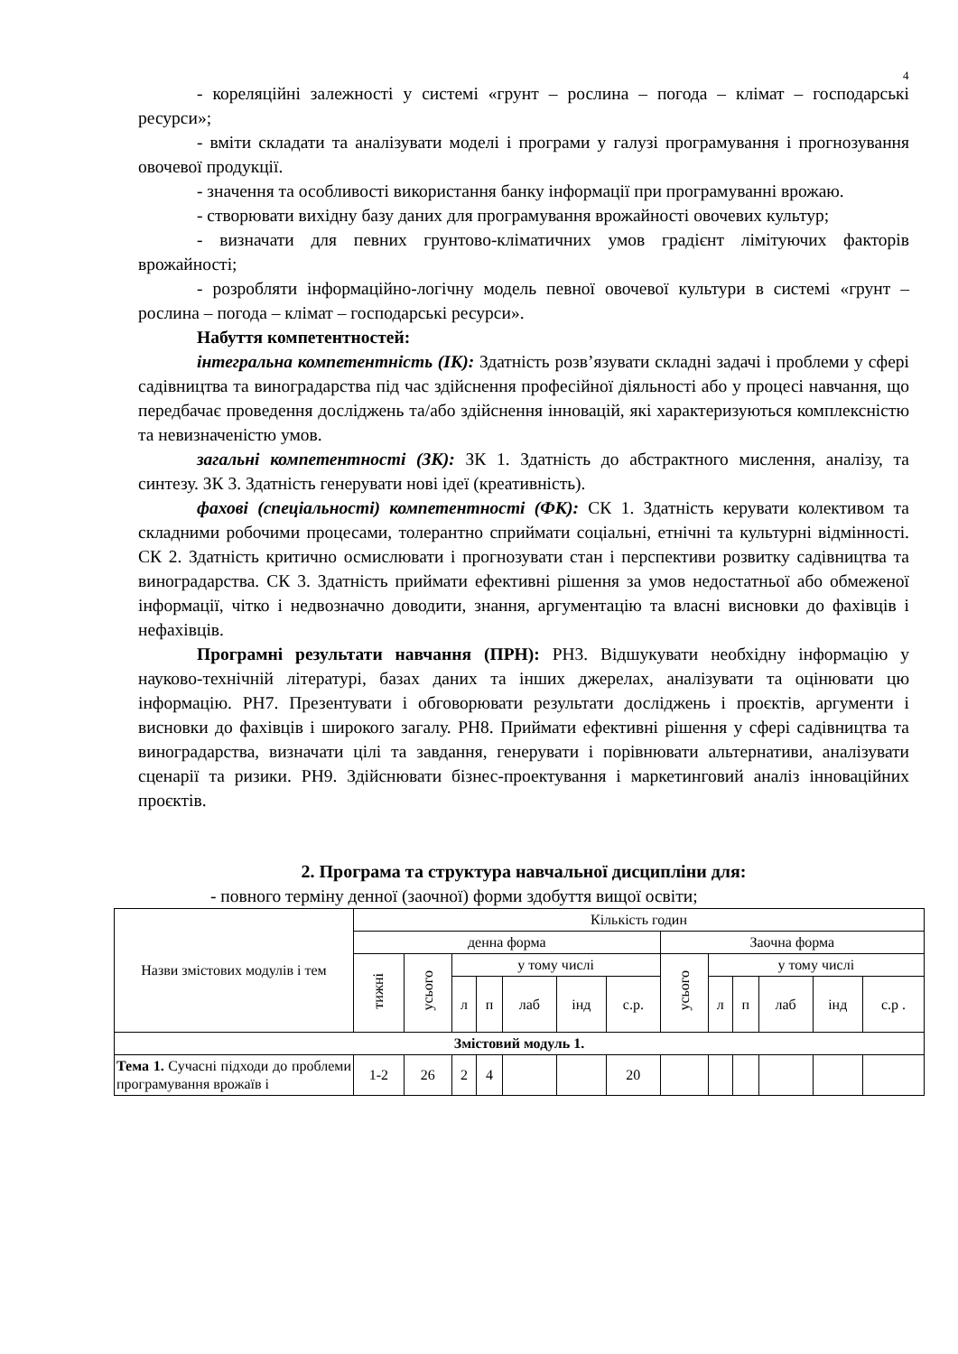4
- кореляційні залежності у системі «грунт – рослина – погода – клімат – господарські ресурси»;
- вміти складати та аналізувати моделі і програми у галузі програмування і прогнозування овочевої продукції.
- значення та особливості використання банку інформації при програмуванні врожаю.
- створювати вихідну базу даних для програмування врожайності овочевих культур;
- визначати для певних грунтово-кліматичних умов градієнт лімітуючих факторів врожайності;
- розробляти інформаційно-логічну модель певної овочевої культури в системі «грунт – рослина – погода – клімат – господарські ресурси».
Набуття компетентностей:
інтегральна компетентність (ІК): Здатність розв’язувати складні задачі і проблеми у сфері садівництва та виноградарства під час здійснення професійної діяльності або у процесі навчання, що передбачає проведення досліджень та/або здійснення інновацій, які характеризуються комплексністю та невизначеністю умов.
загальні компетентності (ЗК): ЗК 1. Здатність до абстрактного мислення, аналізу, та синтезу. ЗК 3. Здатність генерувати нові ідеї (креативність).
фахові (спеціальності) компетентності (ФК): СК 1. Здатність керувати колективом та складними робочими процесами, толерантно сприймати соціальні, етнічні та культурні відмінності. СК 2. Здатність критично осмислювати і прогнозувати стан і перспективи розвитку садівництва та виноградарства. СК 3. Здатність приймати ефективні рішення за умов недостатньої або обмеженої інформації, чітко і недвозначно доводити, знання, аргументацію та власні висновки до фахівців і нефахівців.
Програмні результати навчання (ПРН): РН3. Відшукувати необхідну інформацію у науково-технічній літературі, базах даних та інших джерелах, аналізувати та оцінювати цю інформацію. РН7. Презентувати і обговорювати результати досліджень і проєктів, аргументи і висновки до фахівців і широкого загалу. РН8. Приймати ефективні рішення у сфері садівництва та виноградарства, визначати цілі та завдання, генерувати і порівнювати альтернативи, аналізувати сценарії та ризики. РН9. Здійснювати бізнес-проектування і маркетинговий аналіз інноваційних проєктів.
2. Програма та структура навчальної дисципліни для:
- повного терміну денної (заочної) форми здобуття вищої освіти;
| Назви змістових модулів і тем | Кількість годин | | | | | | | | | | | | |
| --- | --- | --- | --- | --- | --- | --- | --- | --- | --- | --- | --- | --- | --- |
| | денна форма | | | | | | | Заочна форма | | | | | |
| | тижні | усього | у тому числі | | | | | усього | у тому числі | | | | |
| | | | л | п | лаб | інд | с.р. | | л | п | лаб | інд | с.р . |
| Змістовий модуль 1. | | | | | | | | | | | | | |
| Тема 1. Сучасні підходи до проблеми програмування врожаїв і | 1-2 | 26 | 2 | 4 | | | 20 | | | | | | |